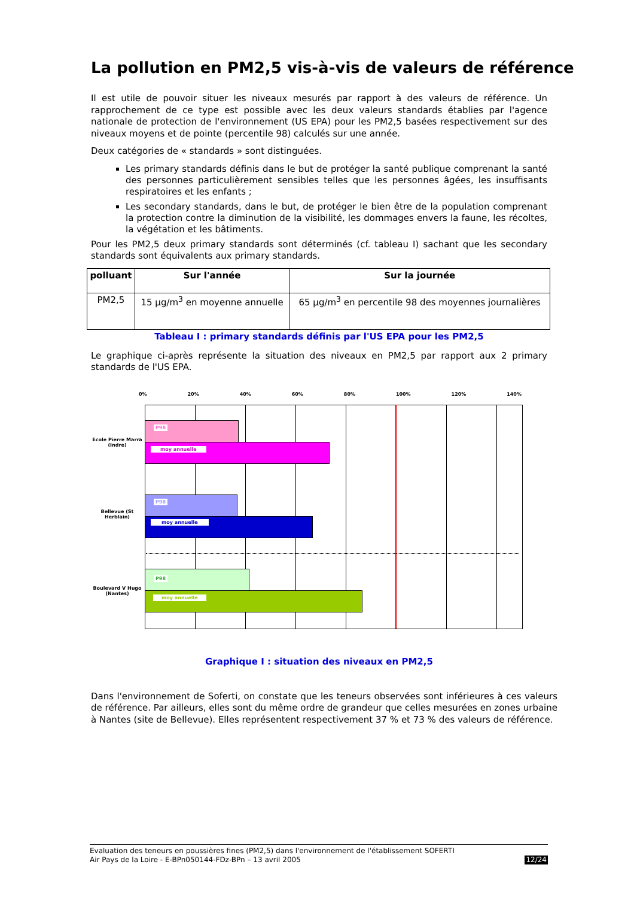La pollution en PM2,5 vis-à-vis de valeurs de référence
Il est utile de pouvoir situer les niveaux mesurés par rapport à des valeurs de référence. Un rapprochement de ce type est possible avec les deux valeurs standards établies par l'agence nationale de protection de l'environnement (US EPA) pour les PM2,5 basées respectivement sur des niveaux moyens et de pointe (percentile 98) calculés sur une année.
Deux catégories de « standards » sont distinguées.
Les primary standards définis dans le but de protéger la santé publique comprenant la santé des personnes particulièrement sensibles telles que les personnes âgées, les insuffisants respiratoires et les enfants ;
Les secondary standards, dans le but, de protéger le bien être de la population comprenant la protection contre la diminution de la visibilité, les dommages envers la faune, les récoltes, la végétation et les bâtiments.
Pour les PM2,5 deux primary standards sont déterminés (cf. tableau I) sachant que les secondary standards sont équivalents aux primary standards.
| polluant | Sur l'année | Sur la journée |
| --- | --- | --- |
| PM2,5 | 15 µg/m<sup>3</sup> en moyenne annuelle | 65 µg/m<sup>3</sup> en percentile 98 des moyennes journalières |
Tableau I : primary standards définis par l'US EPA pour les PM2,5
Le graphique ci-après représente la situation des niveaux en PM2,5 par rapport aux 2 primary standards de l'US EPA.
0% 20% 40% 60% 80% 100% 120% 140%
Ecole Pierre Marra (Indre)
Bellevue (St Herblain)
Boulevard V Hugo (Nantes)
P98
moy annuelle
P98
moy annuelle
P98
moy annuelle
Graphique I : situation des niveaux en PM2,5
Dans l'environnement de Soferti, on constate que les teneurs observées sont inférieures à ces valeurs de référence. Par ailleurs, elles sont du même ordre de grandeur que celles mesurées en zones urbaine à Nantes (site de Bellevue). Elles représentent respectivement 37 % et 73 % des valeurs de référence.
Evaluation des teneurs en poussières fines (PM2,5) dans l'environnement de l'établissement SOFERTI
Air Pays de la Loire - E-BPn050144-FDz-BPn – 13 avril 2005 12/24